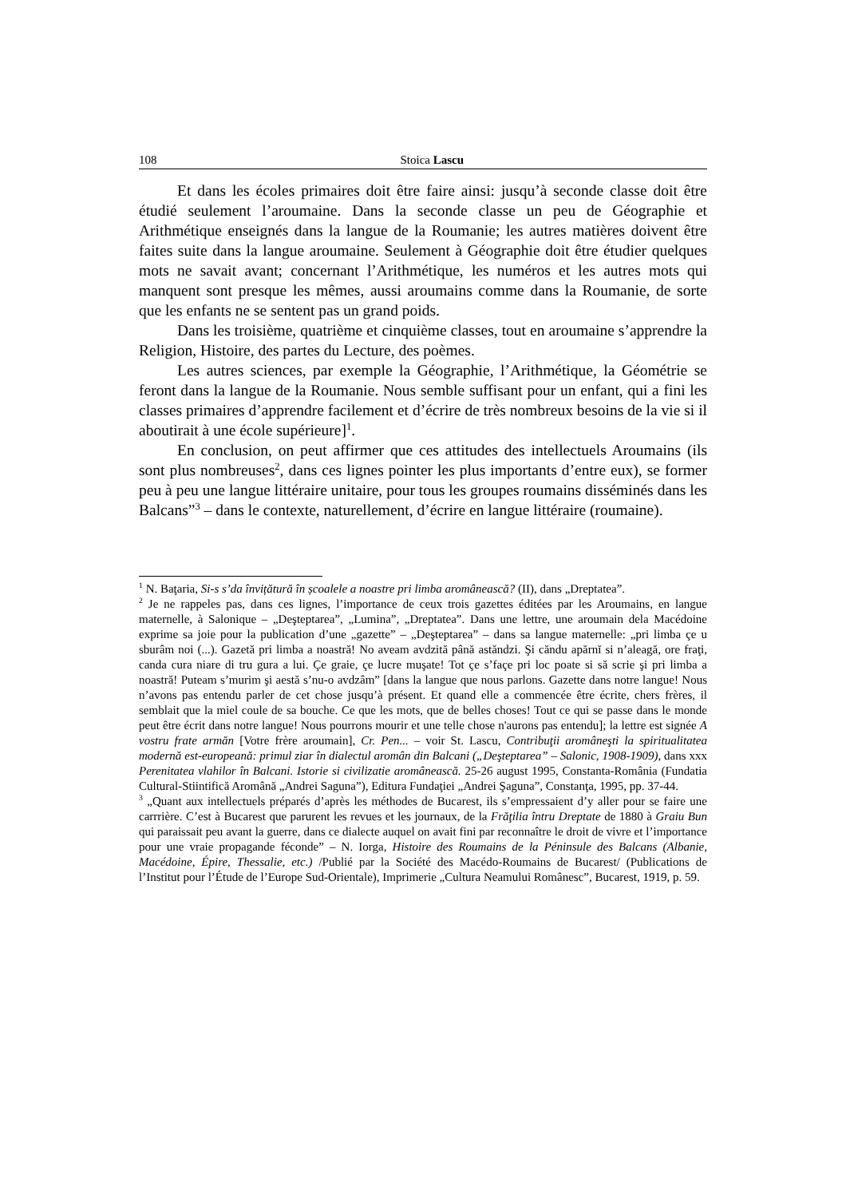108 Stoica Lascu
Et dans les écoles primaires doit être faire ainsi: jusqu’à seconde classe doit être étudié seulement l’aroumaine. Dans la seconde classe un peu de Géographie et Arithmétique enseignés dans la langue de la Roumanie; les autres matières doivent être faites suite dans la langue aroumaine. Seulement à Géographie doit être étudier quelques mots ne savait avant; concernant l’Arithmétique, les numéros et les autres mots qui manquent sont presque les mêmes, aussi aroumains comme dans la Roumanie, de sorte que les enfants ne se sentent pas un grand poids.
Dans les troisième, quatrième et cinquième classes, tout en aroumaine s’apprendre la Religion, Histoire, des partes du Lecture, des poèmes.
Les autres sciences, par exemple la Géographie, l’Arithmétique, la Géométrie se feront dans la langue de la Roumanie. Nous semble suffisant pour un enfant, qui a fini les classes primaires d’apprendre facilement et d’écrire de très nombreux besoins de la vie si il aboutirait à une école supérieure]<sup>1</sup>.
En conclusion, on peut affirmer que ces attitudes des intellectuels Aroumains (ils sont plus nombreuses<sup>2</sup>, dans ces lignes pointer les plus importants d’entre eux), se former peu à peu une langue littéraire unitaire, pour tous les groupes roumains disséminés dans les Balcans”<sup>3</sup> – dans le contexte, naturellement, d’écrire en langue littéraire (roumaine).
<sup>1</sup> N. Baţaria, Si-s s’da învițătură în școalele a noastre pri limba aromânească? (II), dans „Dreptatea”.
<sup>2</sup> Je ne rappeles pas, dans ces lignes, l’importance de ceux trois gazettes éditées par les Aroumains, en langue maternelle, à Salonique – „Deşteptarea”, „Lumina”, „Dreptatea”. Dans une lettre, une aroumain dela Macédoine exprime sa joie pour la publication d’une „gazette” – „Deşteptarea” – dans sa langue maternelle: „pri limba çe u sburâm noi (...). Gazetă pri limba a noastră! No aveam avdzită până astăndzi. Şi căndu apărnĭ si n’aleagă, ore fraţi, canda cura niare di tru gura a lui. Çe graie, çe lucre muşate! Tot çe s’façe pri loc poate si să scrie şi pri limba a noastră! Puteam s’murim şi aestă s’nu-o avdzâm” [dans la langue que nous parlons. Gazette dans notre langue! Nous n’avons pas entendu parler de cet chose jusqu’à présent. Et quand elle a commencée être écrite, chers frères, il semblait que la miel coule de sa bouche. Ce que les mots, que de belles choses! Tout ce qui se passe dans le monde peut être écrit dans notre langue! Nous pourrons mourir et une telle chose n'aurons pas entendu]; la lettre est signée A vostru frate armăn [Votre frère aroumain], Cr. Pen... – voir St. Lascu, Contribuţii aromâneşti la spiritualitatea modernă est-europeană: primul ziar în dialectul aromân din Balcani („Deşteptarea” – Salonic, 1908-1909), dans xxx Perenitatea vlahilor în Balcani. Istorie si civilizatie aromânească. 25-26 august 1995, Constanta-România (Fundatia Cultural-Stiintifică Aromână „Andrei Saguna”), Editura Fundaţiei „Andrei Şaguna”, Constanţa, 1995, pp. 37-44.
<sup>3</sup> „Quant aux intellectuels préparés d’après les méthodes de Bucarest, ils s’empressaient d’y aller pour se faire une carrrière. C’est à Bucarest que parurent les revues et les journaux, de la Frăţilia întru Dreptate de 1880 à Graiu Bun qui paraissait peu avant la guerre, dans ce dialecte auquel on avait fini par reconnaître le droit de vivre et l’importance pour une vraie propagande féconde” – N. Iorga, Histoire des Roumains de la Péninsule des Balcans (Albanie, Macédoine, Épire, Thessalie, etc.) /Publié par la Société des Macédo-Roumains de Bucarest/ (Publications de l’Institut pour l’Étude de l’Europe Sud-Orientale), Imprimerie „Cultura Neamului Românesc”, Bucarest, 1919, p. 59.